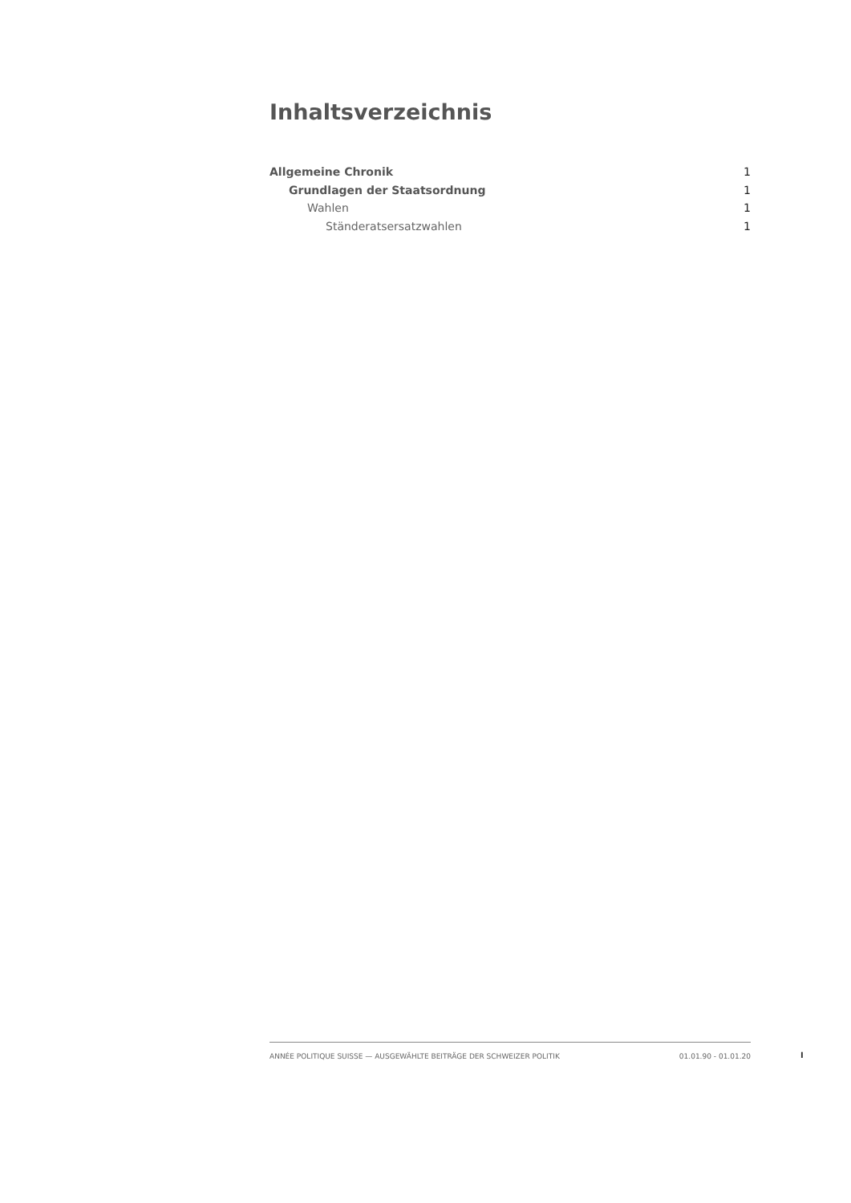Inhaltsverzeichnis
Allgemeine Chronik 1
Grundlagen der Staatsordnung 1
Wahlen 1
Ständeratsersatzwahlen 1
ANNÉE POLITIQUE SUISSE — AUSGEWÄHLTE BEITRÄGE DER SCHWEIZER POLITIK 01.01.90 - 01.01.20
I